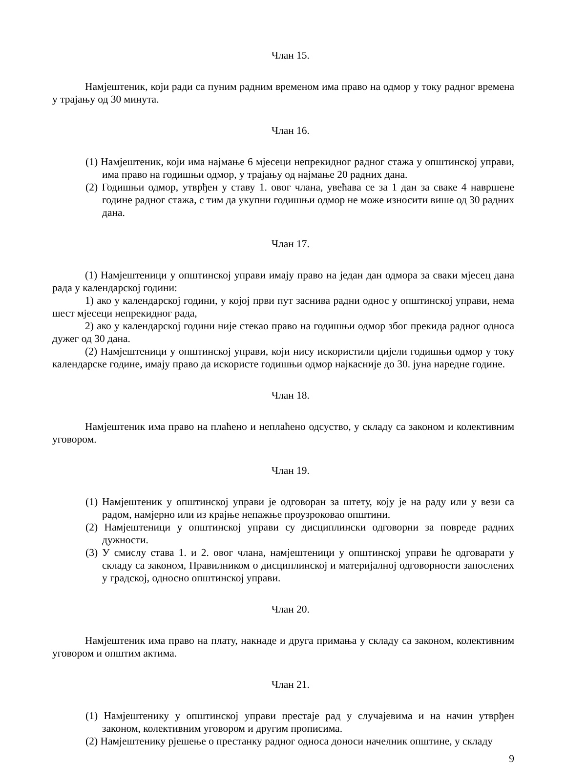Члан 15.
Намјештеник, који ради са пуним радним временом има право на одмор у току радног времена у трајању од 30 минута.
Члан 16.
(1) Намјештеник, који има најмање 6 мјесеци непрекидног радног стажа у општинској управи, има право на годишњи одмор, у трајању од најмање 20 радних дана.
(2) Годишњи одмор, утврђен у ставу 1. овог члана, увећава се за 1 дан за сваке 4 навршене године радног стажа, с тим да укупни годишњи одмор не може износити више од 30 радних дана.
Члан 17.
(1) Намјештеници у општинској управи имају право на један дан одмора за сваки мјесец дана рада у календарској години:
1) ако у календарској години, у којој први пут заснива радни однос у општинској управи, нема шест мјесеци непрекидног рада,
2) ако у календарској години није стекао право на годишњи одмор због прекида радног односа дужег од 30 дана.
(2) Намјештеници у општинској управи, који нису искористили цијели годишњи одмор у току календарске године, имају право да искористе годишњи одмор најкасније до 30. јуна наредне године.
Члан 18.
Намјештеник има право на плаћено и неплаћено одсуство, у складу са законом и колективним уговором.
Члан 19.
(1) Намјештеник у општинској управи је одговоран за штету, коју је на раду или у вези са радом, намјерно или из крајње непажње проузроковао општини.
(2) Намјештеници у општинској управи су дисциплински одговорни за повреде радних дужности.
(3) У смислу става 1. и 2. овог члана, намјештеници у општинској управи ће одговарати у складу са законом, Правилником о дисциплинској и материјалној одговорности запослених у градској, односно општинској управи.
Члан 20.
Намјештеник има право на плату, накнаде и друга примања у складу са законом, колективним уговором и општим актима.
Члан 21.
(1) Намјештенику у општинској управи престаје рад у случајевима и на начин утврђен законом, колективним уговором и другим прописима.
(2) Намјештенику рјешење о престанку радног односа доноси начелник општине, у складу
9